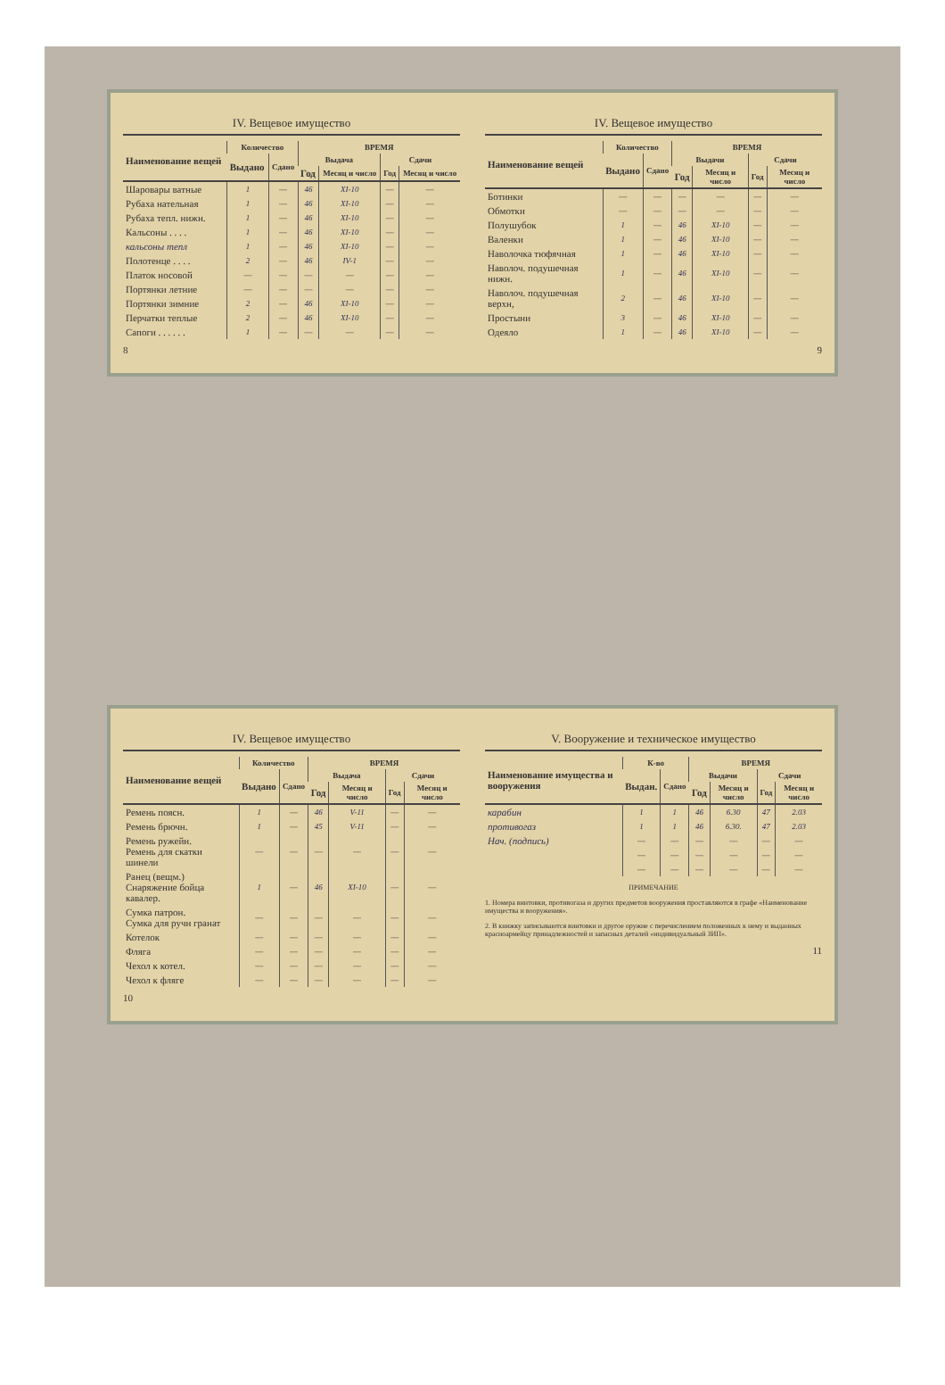IV. Вещевое имущество
| Наименование вещей | Количество | | ВРЕМЯ | | | |
| --- | --- | --- | --- | --- | --- | --- |
| | Выдано | Сдано | Выдача | | Сдачи | |
| | | | Год | Месяц и число | Год | Месяц и число |
| Шаровары ватные | 1 | — | 46 | XI-10 | — | — |
| Рубаха нательная | 1 | — | 46 | XI-10 | — | — |
| Рубаха тепл. нижн. | 1 | — | 46 | XI-10 | — | — |
| Кальсоны . . . . | 1 | — | 46 | XI-10 | — | — |
| кальсоны тепл | 1 | — | 46 | XI-10 | — | — |
| Полотенце . . . . | 2 | — | 46 | IV-1 | — | — |
| Платок носовой | — | — | — | — | — | — |
| Портянки летние | — | — | — | — | — | — |
| Портянки зимние | 2 | — | 46 | XI-10 | — | — |
| Перчатки теплые | 2 | — | 46 | XI-10 | — | — |
| Сапоги . . . . . . | 1 | — | — | — | — | — |
8
IV. Вещевое имущество
| Наименование вещей | Количество | | ВРЕМЯ | | | |
| --- | --- | --- | --- | --- | --- | --- |
| | Выдано | Сдано | Выдачи | | Сдачи | |
| | | | Год | Месяц и число | Год | Месяц и число |
| Ботинки | — | — | — | — | — | — |
| Обмотки | — | — | — | — | — | — |
| Полушубок | 1 | — | 46 | XI-10 | — | — |
| Валенки | 1 | — | 46 | XI-10 | — | — |
| Наволочка тюфячная | 1 | — | 46 | XI-10 | — | — |
| Наволоч. подушечная нижн. | 1 | — | 46 | XI-10 | — | — |
| Наволоч. подушечная верхн, | 2 | — | 46 | XI-10 | — | — |
| Простыни | 3 | — | 46 | XI-10 | — | — |
| Одеяло | 1 | — | 46 | XI-10 | — | — |
9
IV. Вещевое имущество
| Наименование вещей | Количество | | ВРЕМЯ | | | |
| --- | --- | --- | --- | --- | --- | --- |
| | Выдано | Сдано | Выдача | | Сдачи | |
| | | | Год | Месяц и число | Год | Месяц и число |
| Ремень поясн. | 1 | — | 46 | V-11 | — | — |
| Ремень брючн. | 1 | — | 45 | V-11 | — | — |
| Ремень ружейн. Ремень для скатки шинели | — | — | — | — | — | — |
| Ранец (вещм.) Снаряжение бойца кавалер. | 1 | — | 46 | XI-10 | — | — |
| Сумка патрон. Сумка для ручн гранат | — | — | — | — | — | — |
| Котелок | — | — | — | — | — | — |
| Фляга | — | — | — | — | — | — |
| Чехол к котел. | — | — | — | — | — | — |
| Чехол к фляге | — | — | — | — | — | — |
10
V. Вооружение и техническое имущество
| Наименование имущества и вооружения | К-во | | ВРЕМЯ | | | |
| --- | --- | --- | --- | --- | --- | --- |
| | Выдан. | Сдано | Выдачи | | Сдачи | |
| | | | Год | Месяц и число | Год | Месяц и число |
| карабин | 1 | 1 | 46 | 6.30 | 47 | 2.03 |
| противогаз | 1 | 1 | 46 | 6.30. | 47 | 2.03 |
| Нач. (подпись) | — | — | — | — | — | — |
| | — | — | — | — | — | — |
| | — | — | — | — | — | — |
ПРИМЕЧАНИЕ
1. Номера винтовки, противогаза и других предметов вооружения проставляются в графе «Наименование имущества и вооружения».
2. В книжку записываются винтовки и другое оружие с перечислением положенных к нему и выданных красноармейцу принадлежностей и запасных деталей «индивидуальный ЗИП».
11